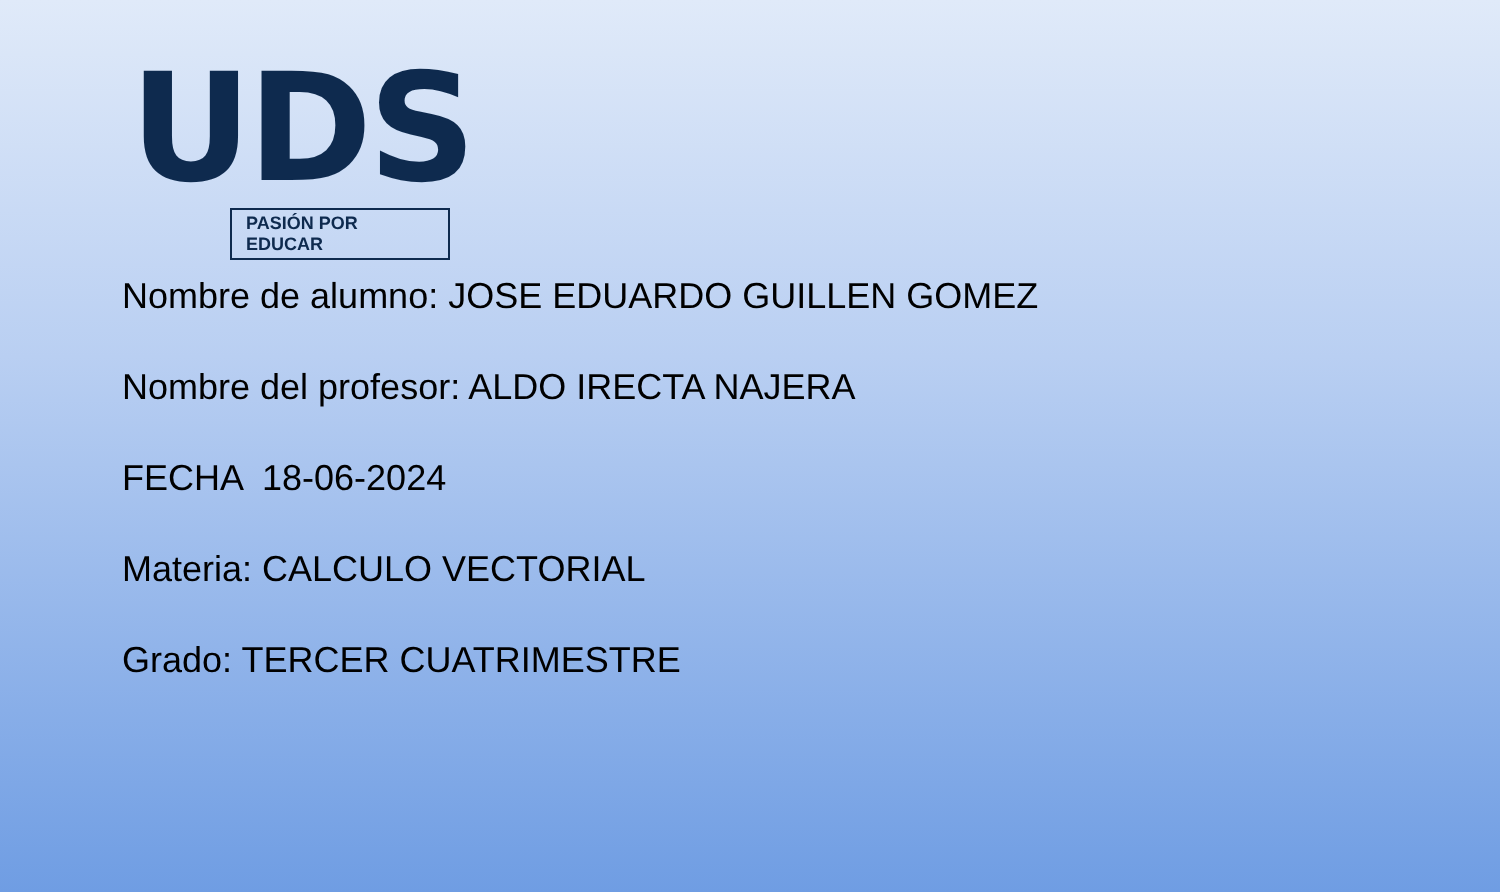UDS
PASIÓN POR EDUCAR
Nombre de alumno: JOSE EDUARDO GUILLEN GOMEZ
Nombre del profesor: ALDO IRECTA NAJERA
FECHA 18-06-2024
Materia: CALCULO VECTORIAL
Grado: TERCER CUATRIMESTRE